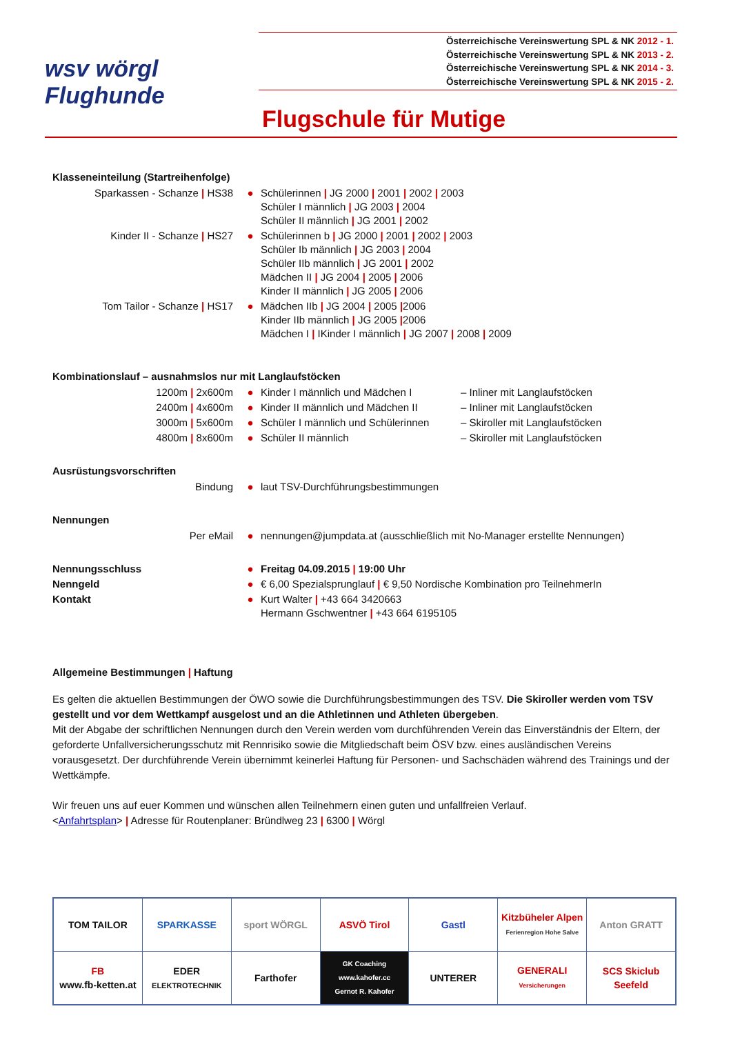wsv wörgl
Flughunde
Österreichische Vereinswertung SPL & NK 2012 - 1.
Österreichische Vereinswertung SPL & NK 2013 - 2.
Österreichische Vereinswertung SPL & NK 2014 - 3.
Österreichische Vereinswertung SPL & NK 2015 - 2.
Flugschule für Mutige
Klasseneinteilung (Startreihenfolge)
| Sparkassen - Schanze / HS38 | ● | Schülerinnen / JG 2000 / 2001 / 2002 / 2003 Schüler I männlich / JG 2003 / 2004 Schüler II männlich / JG 2001 / 2002 |
| Kinder II - Schanze / HS27 | ● | Schülerinnen b / JG 2000 / 2001 / 2002 / 2003 Schüler Ib männlich / JG 2003 / 2004 Schüler IIb männlich / JG 2001 / 2002 Mädchen II / JG 2004 / 2005 / 2006 Kinder II männlich / JG 2005 / 2006 |
| Tom Tailor - Schanze / HS17 | ● | Mädchen IIb / JG 2004 / 2005 / 2006 Kinder IIb männlich / JG 2005 / 2006 Mädchen I / IKinder I männlich / JG 2007 / 2008 / 2009 |
Kombinationslauf – ausnahmslos nur mit Langlaufstöcken
| 1200m / 2x600m | ● | Kinder I männlich und Mädchen I | – Inliner mit Langlaufstöcken |
| 2400m / 4x600m | ● | Kinder II männlich und Mädchen II | – Inliner mit Langlaufstöcken |
| 3000m / 5x600m | ● | Schüler I männlich und Schülerinnen | – Skiroller mit Langlaufstöcken |
| 4800m / 8x600m | ● | Schüler II männlich | – Skiroller mit Langlaufstöcken |
Ausrüstungsvorschriften
| Bindung | ● | laut TSV-Durchführungsbestimmungen |
Nennungen
| Per eMail | ● | nennungen@jumpdata.at (ausschließlich mit No-Manager erstellte Nennungen) |
| Nennungsschluss | ● | Freitag 04.09.2015 / 19:00 Uhr |
| Nenngeld | ● | € 6,00 Spezialsprunglauf / € 9,50 Nordische Kombination pro TeilnehmerIn |
| Kontakt | ● | Kurt Walter / +43 664 3420663 Hermann Gschwentner / +43 664 6195105 |
Allgemeine Bestimmungen | Haftung
Es gelten die aktuellen Bestimmungen der ÖWO sowie die Durchführungsbestimmungen des TSV. Die Skiroller werden vom TSV gestellt und vor dem Wettkampf ausgelost und an die Athletinnen und Athleten übergeben.
Mit der Abgabe der schriftlichen Nennungen durch den Verein werden vom durchführenden Verein das Einverständnis der Eltern, der geforderte Unfallversicherungsschutz mit Rennrisiko sowie die Mitgliedschaft beim ÖSV bzw. eines ausländischen Vereins vorausgesetzt. Der durchführende Verein übernimmt keinerlei Haftung für Personen- und Sachschäden während des Trainings und der Wettkämpfe.
Wir freuen uns auf euer Kommen und wünschen allen Teilnehmern einen guten und unfallfreien Verlauf.
<Anfahrtsplan> | Adresse für Routenplaner: Bründlweg 23 | 6300 | Wörgl
| TOM TAILOR | SPARKASSE | sport WÖRGL | ASVÖ Tirol | Gastl | Kitzbüheler Alpen Ferienregion Hohe Salve | Anton GRATT |
| FB www.fb-ketten.at | EDER ELEKTROTECHNIK | Farthofer | GK Coaching www.kahofer.cc Gernot R. Kahofer | UNTERER | GENERALI Versicherungen | SCS Skiclub Seefeld |